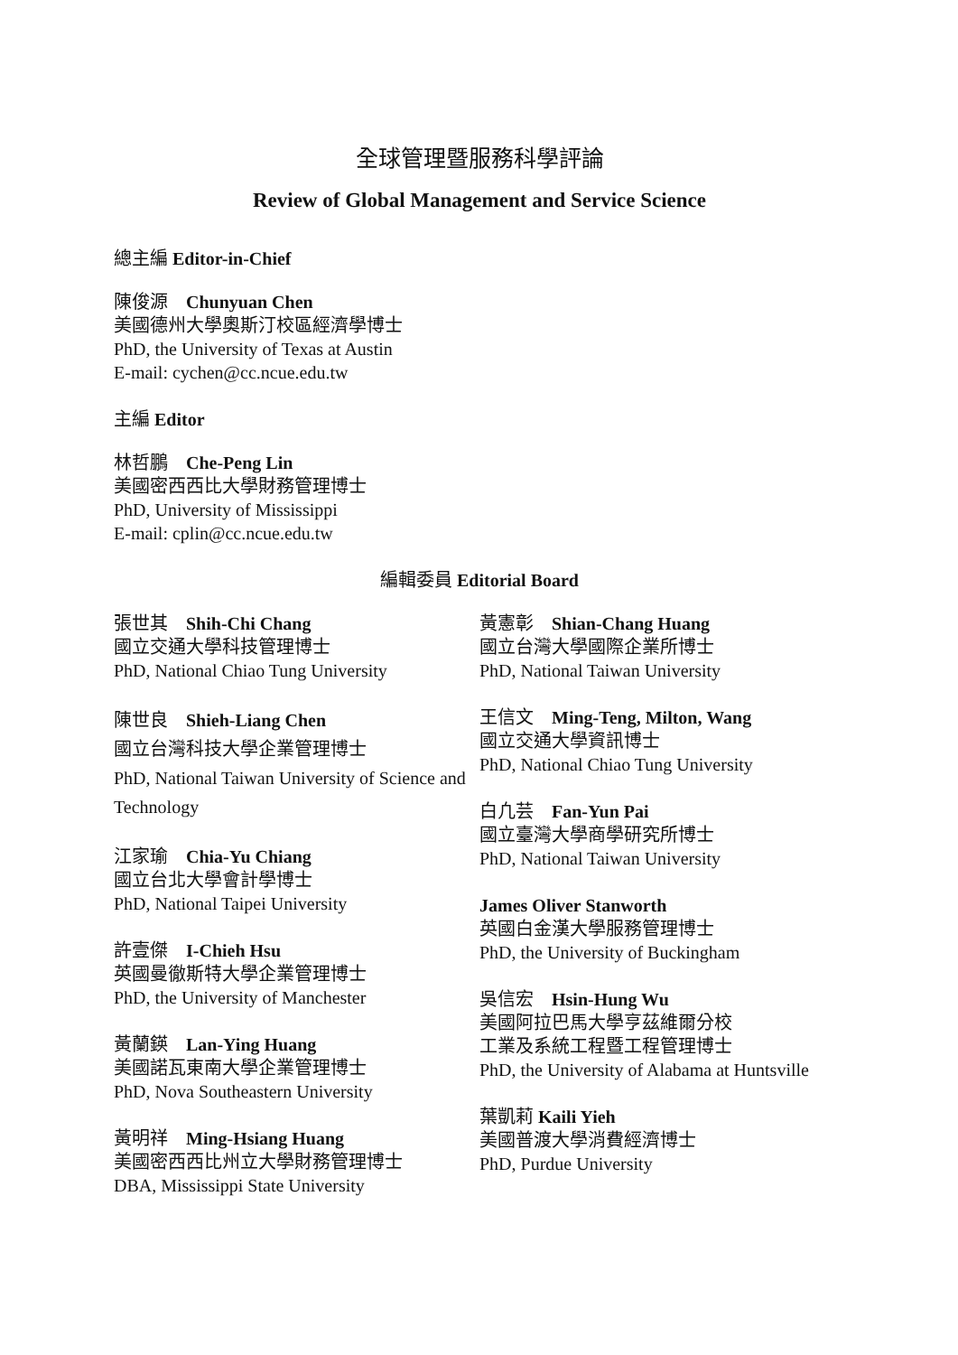全球管理暨服務科學評論
Review of Global Management and Service Science
總主編 Editor-in-Chief
陳俊源　Chunyuan Chen
美國德州大學奧斯汀校區經濟學博士
PhD, the University of Texas at Austin
E-mail: cychen@cc.ncue.edu.tw
主編 Editor
林哲鵬　Che-Peng Lin
美國密西西比大學財務管理博士
PhD, University of Mississippi
E-mail: cplin@cc.ncue.edu.tw
編輯委員 Editorial Board
張世其　Shih-Chi Chang
國立交通大學科技管理博士
PhD, National Chiao Tung University
陳世良　Shieh-Liang Chen
國立台灣科技大學企業管理博士
PhD, National Taiwan University of Science and Technology
江家瑜　Chia-Yu Chiang
國立台北大學會計學博士
PhD, National Taipei University
許壹傑　I-Chieh Hsu
英國曼徹斯特大學企業管理博士
PhD, the University of Manchester
黃蘭鍈　Lan-Ying Huang
美國諾瓦東南大學企業管理博士
PhD, Nova Southeastern University
黃明祥　Ming-Hsiang Huang
美國密西西比州立大學財務管理博士
DBA, Mississippi State University
黃憲彰　Shian-Chang Huang
國立台灣大學國際企業所博士
PhD, National Taiwan University
王信文　Ming-Teng, Milton, Wang
國立交通大學資訊博士
PhD, National Chiao Tung University
白凢芸　Fan-Yun Pai
國立臺灣大學商學研究所博士
PhD, National Taiwan University
James Oliver Stanworth
英國白金漢大學服務管理博士
PhD, the University of Buckingham
吳信宏　Hsin-Hung Wu
美國阿拉巴馬大學亨茲維爾分校
工業及系統工程暨工程管理博士
PhD, the University of Alabama at Huntsville
葉凱莉 Kaili Yieh
美國普渡大學消費經濟博士
PhD, Purdue University